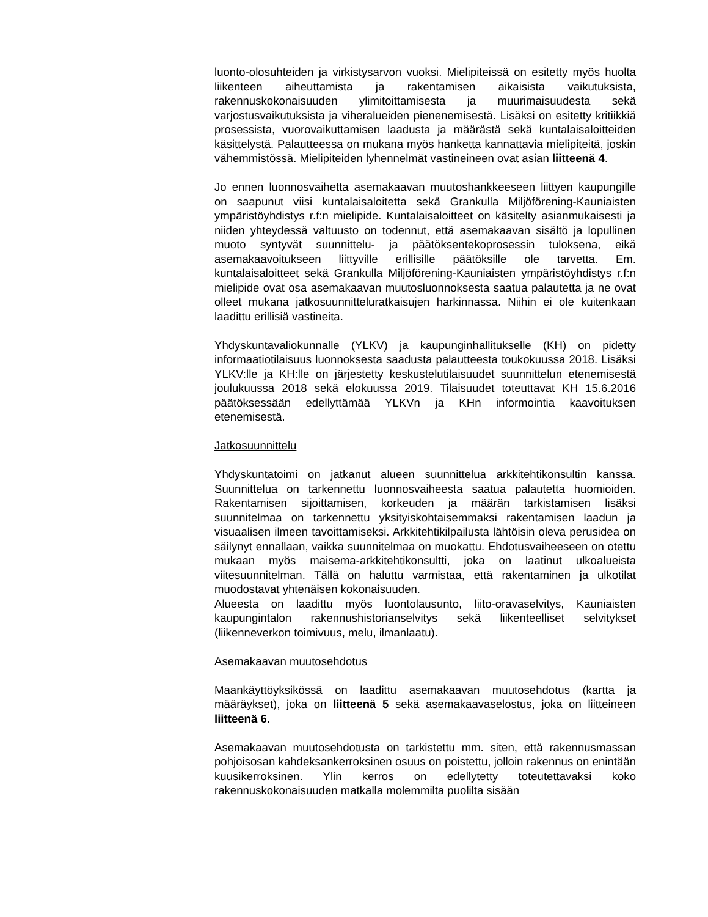luonto-olosuhteiden ja virkistysarvon vuoksi. Mielipiteissä on esitetty myös huolta liikenteen aiheuttamista ja rakentamisen aikaisista vaikutuksista, rakennuskokonaisuuden ylimitoittamisesta ja muurimaisuudesta sekä varjostusvaikutuksista ja viheralueiden pienenemisestä. Lisäksi on esitetty kritiikkiä prosessista, vuorovaikuttamisen laadusta ja määrästä sekä kuntalaisaloitteiden käsittelystä. Palautteessa on mukana myös hanketta kannattavia mielipiteitä, joskin vähemmistössä. Mielipiteiden lyhennelmät vastineineen ovat asian liitteenä 4.
Jo ennen luonnosvaihetta asemakaavan muutoshankkeeseen liittyen kaupungille on saapunut viisi kuntalaisaloitetta sekä Grankulla Miljöförening-Kauniaisten ympäristöyhdistys r.f:n mielipide. Kuntalaisaloitteet on käsitelty asianmukaisesti ja niiden yhteydessä valtuusto on todennut, että asemakaavan sisältö ja lopullinen muoto syntyvät suunnittelu- ja päätöksentekoprosessin tuloksena, eikä asemakaavoitukseen liittyville erillisille päätöksille ole tarvetta. Em. kuntalaisaloitteet sekä Grankulla Miljöförening-Kauniaisten ympäristöyhdistys r.f:n mielipide ovat osa asemakaavan muutosluonnoksesta saatua palautetta ja ne ovat olleet mukana jatkosuunnitteluratkaisujen harkinnassa. Niihin ei ole kuitenkaan laadittu erillisiä vastineita.
Yhdyskuntavaliokunnalle (YLKV) ja kaupunginhallitukselle (KH) on pidetty informaatiotilaisuus luonnoksesta saadusta palautteesta toukokuussa 2018. Lisäksi YLKV:lle ja KH:lle on järjestetty keskustelutilaisuudet suunnittelun etenemisestä joulukuussa 2018 sekä elokuussa 2019. Tilaisuudet toteuttavat KH 15.6.2016 päätöksessään edellyttämää YLKVn ja KHn informointia kaavoituksen etenemisestä.
Jatkosuunnittelu
Yhdyskuntatoimi on jatkanut alueen suunnittelua arkkitehtikonsultin kanssa. Suunnittelua on tarkennettu luonnosvaiheesta saatua palautetta huomioiden. Rakentamisen sijoittamisen, korkeuden ja määrän tarkistamisen lisäksi suunnitelmaa on tarkennettu yksityiskohtaisemmaksi rakentamisen laadun ja visuaalisen ilmeen tavoittamiseksi. Arkkitehtikilpailusta lähtöisin oleva perusidea on säilynyt ennallaan, vaikka suunnitelmaa on muokattu. Ehdotusvaiheeseen on otettu mukaan myös maisema-arkkitehtikonsultti, joka on laatinut ulkoalueista viitesuunnitelman. Tällä on haluttu varmistaa, että rakentaminen ja ulkotilat muodostavat yhtenäisen kokonaisuuden.
Alueesta on laadittu myös luontolausunto, liito-oravaselvitys, Kauniaisten kaupungintalon rakennushistorianselvitys sekä liikenteelliset selvitykset (liikenneverkon toimivuus, melu, ilmanlaatu).
Asemakaavan muutosehdotus
Maankäyttöyksikössä on laadittu asemakaavan muutosehdotus (kartta ja määräykset), joka on liitteenä 5 sekä asemakaavaselostus, joka on liitteineen liitteenä 6.
Asemakaavan muutosehdotusta on tarkistettu mm. siten, että rakennusmassan pohjoisosan kahdeksankerroksinen osuus on poistettu, jolloin rakennus on enintään kuusikerroksinen. Ylin kerros on edellytetty toteutettavaksi koko rakennuskokonaisuuden matkalla molemmilta puolilta sisään